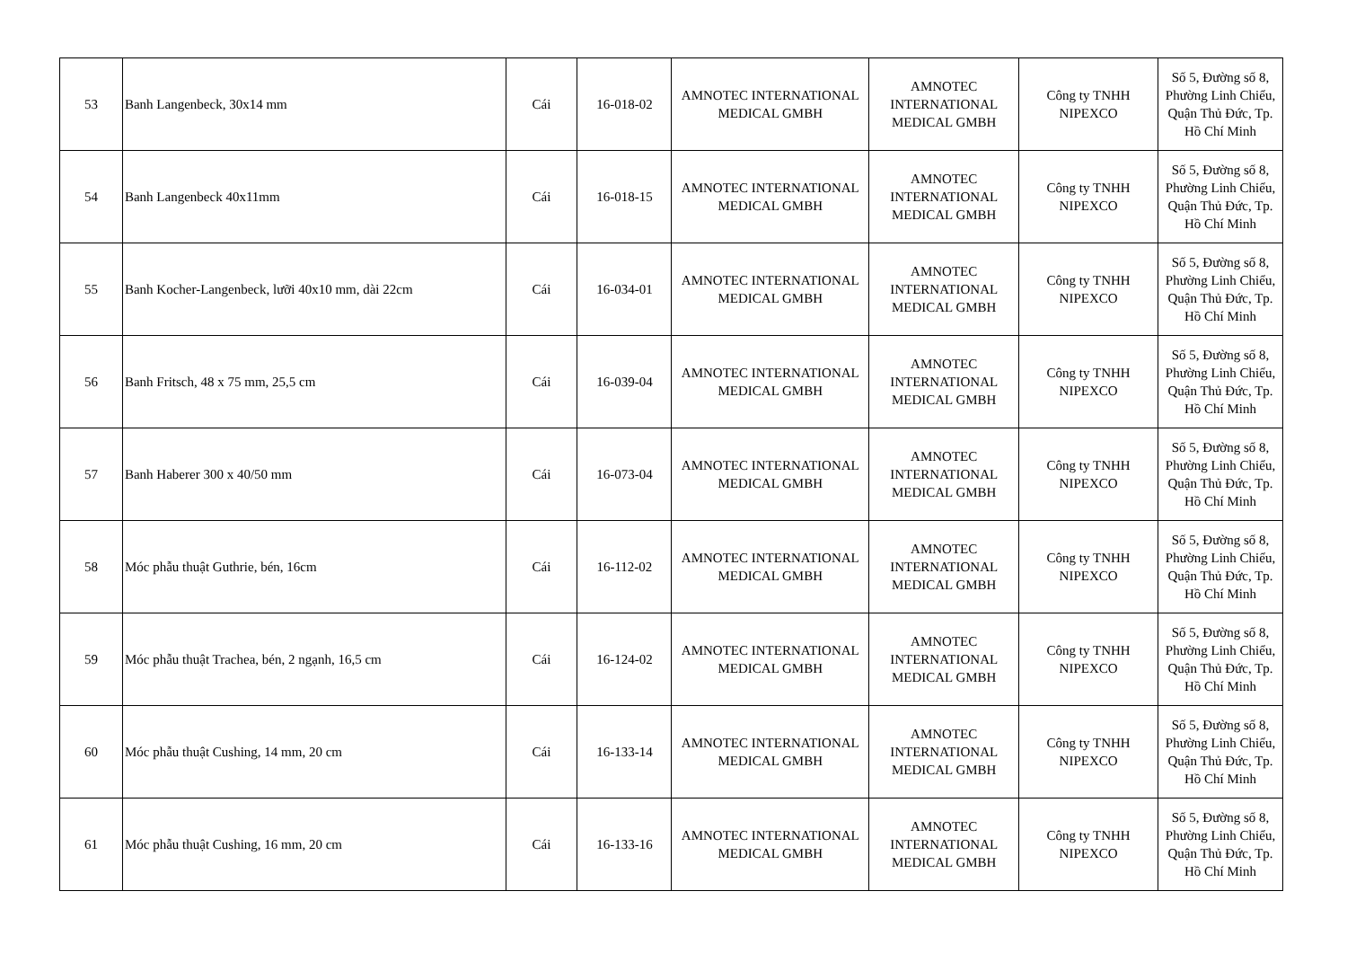| 53 | Banh Langenbeck, 30x14 mm | Cái | 16-018-02 | AMNOTEC INTERNATIONAL MEDICAL GMBH | AMNOTEC INTERNATIONAL MEDICAL GMBH | Công ty TNHH NIPEXCO | Số 5, Đường số 8, Phường Linh Chiểu, Quận Thủ Đức, Tp. Hồ Chí Minh |
| 54 | Banh Langenbeck 40x11mm | Cái | 16-018-15 | AMNOTEC INTERNATIONAL MEDICAL GMBH | AMNOTEC INTERNATIONAL MEDICAL GMBH | Công ty TNHH NIPEXCO | Số 5, Đường số 8, Phường Linh Chiểu, Quận Thủ Đức, Tp. Hồ Chí Minh |
| 55 | Banh Kocher-Langenbeck, lưỡi 40x10 mm, dài 22cm | Cái | 16-034-01 | AMNOTEC INTERNATIONAL MEDICAL GMBH | AMNOTEC INTERNATIONAL MEDICAL GMBH | Công ty TNHH NIPEXCO | Số 5, Đường số 8, Phường Linh Chiểu, Quận Thủ Đức, Tp. Hồ Chí Minh |
| 56 | Banh Fritsch, 48 x 75 mm, 25,5 cm | Cái | 16-039-04 | AMNOTEC INTERNATIONAL MEDICAL GMBH | AMNOTEC INTERNATIONAL MEDICAL GMBH | Công ty TNHH NIPEXCO | Số 5, Đường số 8, Phường Linh Chiểu, Quận Thủ Đức, Tp. Hồ Chí Minh |
| 57 | Banh Haberer 300 x 40/50 mm | Cái | 16-073-04 | AMNOTEC INTERNATIONAL MEDICAL GMBH | AMNOTEC INTERNATIONAL MEDICAL GMBH | Công ty TNHH NIPEXCO | Số 5, Đường số 8, Phường Linh Chiểu, Quận Thủ Đức, Tp. Hồ Chí Minh |
| 58 | Móc phẫu thuật Guthrie, bén, 16cm | Cái | 16-112-02 | AMNOTEC INTERNATIONAL MEDICAL GMBH | AMNOTEC INTERNATIONAL MEDICAL GMBH | Công ty TNHH NIPEXCO | Số 5, Đường số 8, Phường Linh Chiểu, Quận Thủ Đức, Tp. Hồ Chí Minh |
| 59 | Móc phẫu thuật Trachea, bén, 2 ngạnh, 16,5 cm | Cái | 16-124-02 | AMNOTEC INTERNATIONAL MEDICAL GMBH | AMNOTEC INTERNATIONAL MEDICAL GMBH | Công ty TNHH NIPEXCO | Số 5, Đường số 8, Phường Linh Chiểu, Quận Thủ Đức, Tp. Hồ Chí Minh |
| 60 | Móc phẫu thuật Cushing, 14 mm, 20 cm | Cái | 16-133-14 | AMNOTEC INTERNATIONAL MEDICAL GMBH | AMNOTEC INTERNATIONAL MEDICAL GMBH | Công ty TNHH NIPEXCO | Số 5, Đường số 8, Phường Linh Chiểu, Quận Thủ Đức, Tp. Hồ Chí Minh |
| 61 | Móc phẫu thuật Cushing, 16 mm, 20 cm | Cái | 16-133-16 | AMNOTEC INTERNATIONAL MEDICAL GMBH | AMNOTEC INTERNATIONAL MEDICAL GMBH | Công ty TNHH NIPEXCO | Số 5, Đường số 8, Phường Linh Chiểu, Quận Thủ Đức, Tp. Hồ Chí Minh |